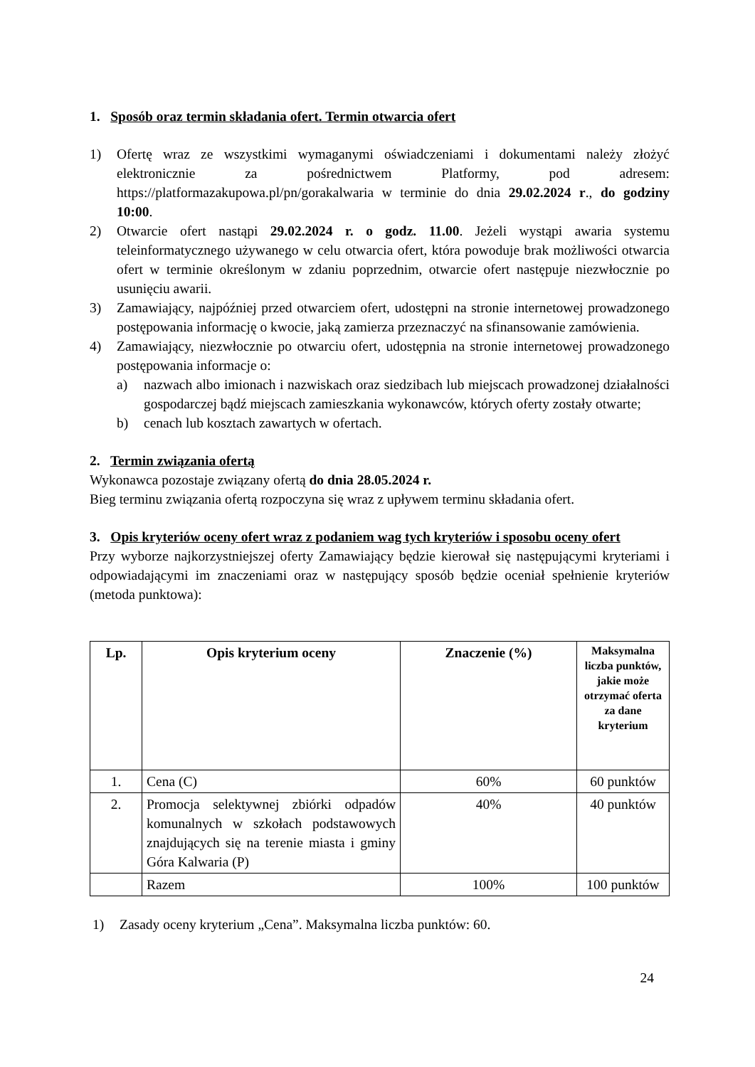1. Sposób oraz termin składania ofert. Termin otwarcia ofert
1) Ofertę wraz ze wszystkimi wymaganymi oświadczeniami i dokumentami należy złożyć elektronicznie za pośrednictwem Platformy, pod adresem: https://platformazakupowa.pl/pn/gorakalwaria w terminie do dnia 29.02.2024 r., do godziny 10:00.
2) Otwarcie ofert nastąpi 29.02.2024 r. o godz. 11.00. Jeżeli wystąpi awaria systemu teleinformatycznego używanego w celu otwarcia ofert, która powoduje brak możliwości otwarcia ofert w terminie określonym w zdaniu poprzednim, otwarcie ofert następuje niezwłocznie po usunięciu awarii.
3) Zamawiający, najpóźniej przed otwarciem ofert, udostępni na stronie internetowej prowadzonego postępowania informację o kwocie, jaką zamierza przeznaczyć na sfinansowanie zamówienia.
4) Zamawiający, niezwłocznie po otwarciu ofert, udostępnia na stronie internetowej prowadzonego postępowania informacje o:
a) nazwach albo imionach i nazwiskach oraz siedzibach lub miejscach prowadzonej działalności gospodarczej bądź miejscach zamieszkania wykonawców, których oferty zostały otwarte;
b) cenach lub kosztach zawartych w ofertach.
2. Termin związania ofertą
Wykonawca pozostaje związany ofertą do dnia 28.05.2024 r.
Bieg terminu związania ofertą rozpoczyna się wraz z upływem terminu składania ofert.
3. Opis kryteriów oceny ofert wraz z podaniem wag tych kryteriów i sposobu oceny ofert
Przy wyborze najkorzystniejszej oferty Zamawiający będzie kierował się następującymi kryteriami i odpowiadającymi im znaczeniami oraz w następujący sposób będzie oceniał spełnienie kryteriów (metoda punktowa):
| Lp. | Opis kryterium oceny | Znaczenie (%) | Maksymalna liczba punktów, jakie może otrzymać oferta za dane kryterium |
| --- | --- | --- | --- |
| 1. | Cena (C) | 60% | 60 punktów |
| 2. | Promocja selektywnej zbiórki odpadów komunalnych w szkołach podstawowych znajdujących się na terenie miasta i gminy Góra Kalwaria (P) | 40% | 40 punktów |
| | Razem | 100% | 100 punktów |
1) Zasady oceny kryterium „Cena”. Maksymalna liczba punktów: 60.
24